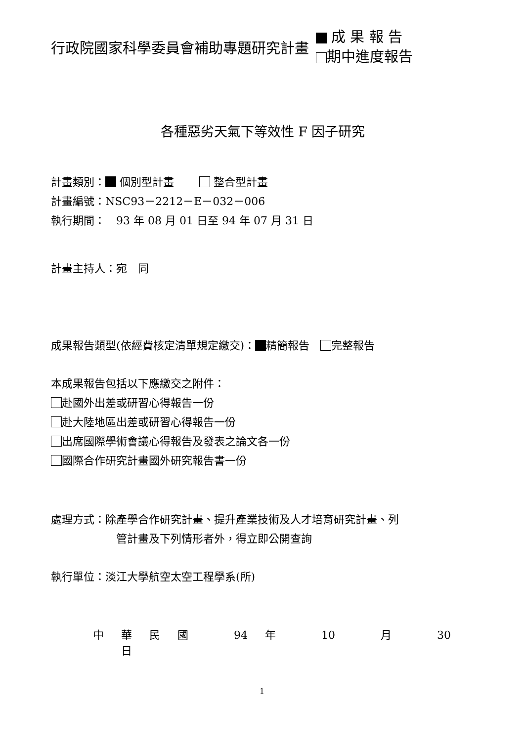行政院國家科學委員會補助專題研究計畫
成 果 報 告
期中進度報告
各種惡劣天氣下等效性 F 因子研究
計畫類別： 個別型計畫　　 整合型計畫
計畫編號：NSC93－2212－E－032－006
執行期間：　93 年 08 月 01 日至 94 年 07 月 31 日
計畫主持人：宛　同
成果報告類型(依經費核定清單規定繳交)： 精簡報告　 完整報告
本成果報告包括以下應繳交之附件：
赴國外出差或研習心得報告一份
赴大陸地區出差或研習心得報告一份
出席國際學術會議心得報告及發表之論文各一份
國際合作研究計畫國外研究報告書一份
處理方式：除產學合作研究計畫、提升產業技術及人才培育研究計畫、列
管計畫及下列情形者外，得立即公開查詢
執行單位：淡江大學航空太空工程學系(所)
中 華 民 國 　 94 年 　 10 　 月 　 30 　 日
1